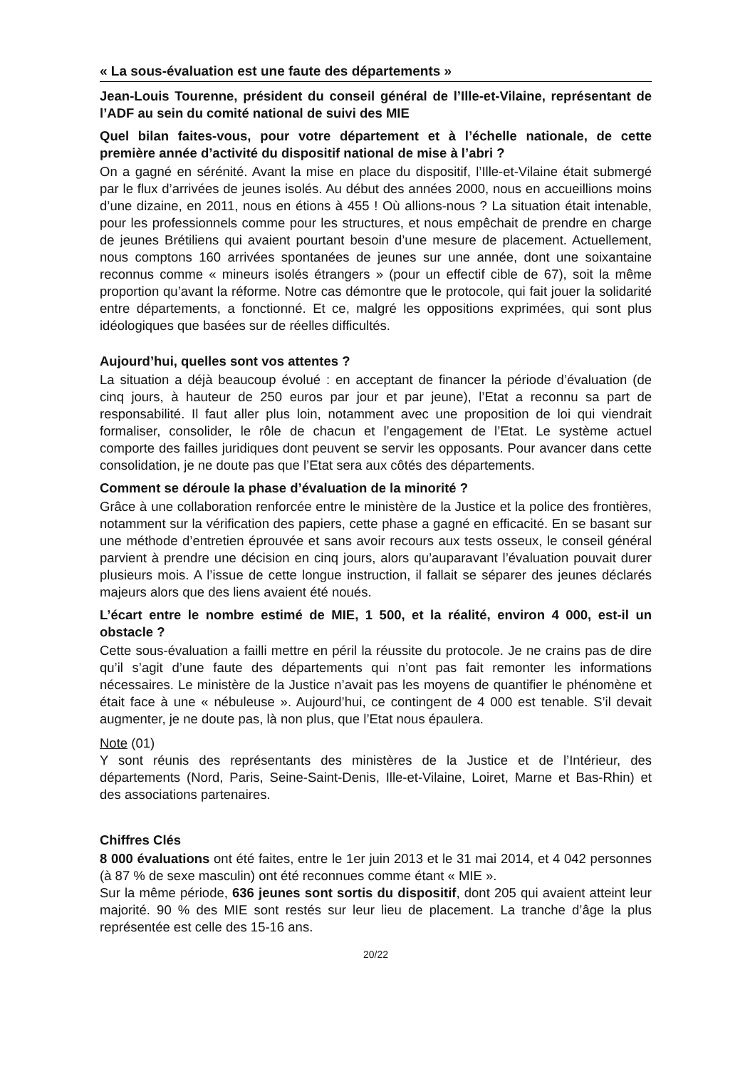« La sous-évaluation est une faute des départements »
Jean-Louis Tourenne, président du conseil général de l’Ille-et-Vilaine, représentant de l’ADF au sein du comité national de suivi des MIE
Quel bilan faites-vous, pour votre département et à l’échelle nationale, de cette première année d’activité du dispositif national de mise à l’abri ?
On a gagné en sérénité. Avant la mise en place du dispositif, l’Ille-et-Vilaine était submergé par le flux d’arrivées de jeunes isolés. Au début des années 2000, nous en accueillions moins d’une dizaine, en 2011, nous en étions à 455 ! Où allions-nous ? La situation était intenable, pour les professionnels comme pour les structures, et nous empêchait de prendre en charge de jeunes Brétiliens qui avaient pourtant besoin d’une mesure de placement. Actuellement, nous comptons 160 arrivées spontanées de jeunes sur une année, dont une soixantaine reconnus comme « mineurs isolés étrangers » (pour un effectif cible de 67), soit la même proportion qu’avant la réforme. Notre cas démontre que le protocole, qui fait jouer la solidarité entre départements, a fonctionné. Et ce, malgré les oppositions exprimées, qui sont plus idéologiques que basées sur de réelles difficultés.
Aujourd’hui, quelles sont vos attentes ?
La situation a déjà beaucoup évolué : en acceptant de financer la période d’évaluation (de cinq jours, à hauteur de 250 euros par jour et par jeune), l’Etat a reconnu sa part de responsabilité. Il faut aller plus loin, notamment avec une proposition de loi qui viendrait formaliser, consolider, le rôle de chacun et l’engagement de l’Etat. Le système actuel comporte des failles juridiques dont peuvent se servir les opposants. Pour avancer dans cette consolidation, je ne doute pas que l’Etat sera aux côtés des départements.
Comment se déroule la phase d’évaluation de la minorité ?
Grâce à une collaboration renforcée entre le ministère de la Justice et la police des frontières, notamment sur la vérification des papiers, cette phase a gagné en efficacité. En se basant sur une méthode d’entretien éprouvée et sans avoir recours aux tests osseux, le conseil général parvient à prendre une décision en cinq jours, alors qu’auparavant l’évaluation pouvait durer plusieurs mois. A l’issue de cette longue instruction, il fallait se séparer des jeunes déclarés majeurs alors que des liens avaient été noués.
L’écart entre le nombre estimé de MIE, 1 500, et la réalité, environ 4 000, est-il un obstacle ?
Cette sous-évaluation a failli mettre en péril la réussite du protocole. Je ne crains pas de dire qu’il s’agit d’une faute des départements qui n’ont pas fait remonter les informations nécessaires. Le ministère de la Justice n’avait pas les moyens de quantifier le phénomène et était face à une « nébuleuse ». Aujourd’hui, ce contingent de 4 000 est tenable. S’il devait augmenter, je ne doute pas, là non plus, que l’Etat nous épaulera.
Note (01)
Y sont réunis des représentants des ministères de la Justice et de l’Intérieur, des départements (Nord, Paris, Seine-Saint-Denis, Ille-et-Vilaine, Loiret, Marne et Bas-Rhin) et des associations partenaires.
Chiffres Clés
8 000 évaluations ont été faites, entre le 1er juin 2013 et le 31 mai 2014, et 4 042 personnes (à 87 % de sexe masculin) ont été reconnues comme étant « MIE ».
Sur la même période, 636 jeunes sont sortis du dispositif, dont 205 qui avaient atteint leur majorité. 90 % des MIE sont restés sur leur lieu de placement. La tranche d’âge la plus représentée est celle des 15-16 ans.
20/22